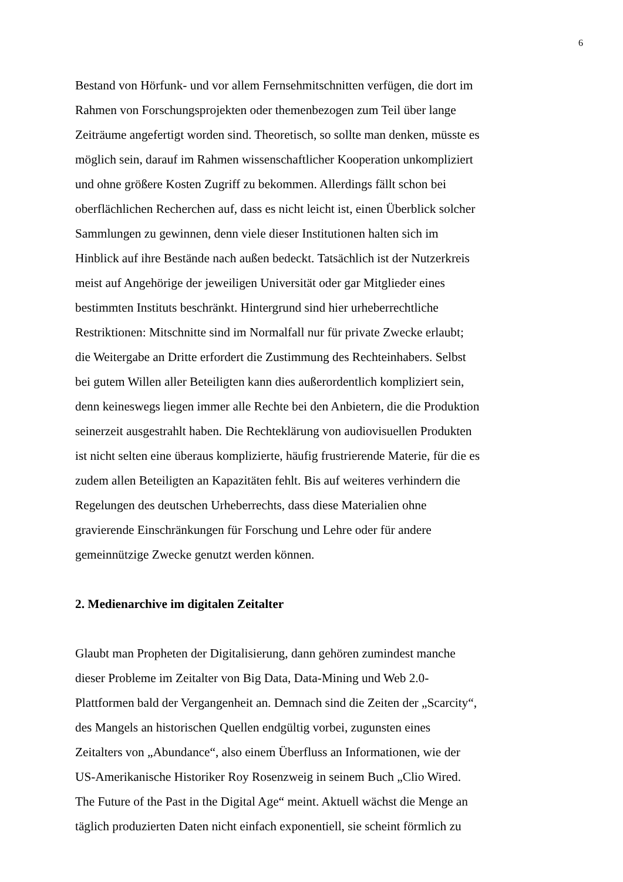6
Bestand von Hörfunk- und vor allem Fernsehmitschnitten verfügen, die dort im
Rahmen von Forschungsprojekten oder themenbezogen zum Teil über lange
Zeiträume angefertigt worden sind. Theoretisch, so sollte man denken, müsste es
möglich sein, darauf im Rahmen wissenschaftlicher Kooperation unkompliziert
und ohne größere Kosten Zugriff zu bekommen. Allerdings fällt schon bei
oberflächlichen Recherchen auf, dass es nicht leicht ist, einen Überblick solcher
Sammlungen zu gewinnen, denn viele dieser Institutionen halten sich im
Hinblick auf ihre Bestände nach außen bedeckt. Tatsächlich ist der Nutzerkreis
meist auf Angehörige der jeweiligen Universität oder gar Mitglieder eines
bestimmten Instituts beschränkt. Hintergrund sind hier urheberrechtliche
Restriktionen: Mitschnitte sind im Normalfall nur für private Zwecke erlaubt;
die Weitergabe an Dritte erfordert die Zustimmung des Rechteinhabers. Selbst
bei gutem Willen aller Beteiligten kann dies außerordentlich kompliziert sein,
denn keineswegs liegen immer alle Rechte bei den Anbietern, die die Produktion
seinerzeit ausgestrahlt haben. Die Rechteklärung von audiovisuellen Produkten
ist nicht selten eine überaus komplizierte, häufig frustrierende Materie, für die es
zudem allen Beteiligten an Kapazitäten fehlt. Bis auf weiteres verhindern die
Regelungen des deutschen Urheberrechts, dass diese Materialien ohne
gravierende Einschränkungen für Forschung und Lehre oder für andere
gemeinnützige Zwecke genutzt werden können.
2. Medienarchive im digitalen Zeitalter
Glaubt man Propheten der Digitalisierung, dann gehören zumindest manche
dieser Probleme im Zeitalter von Big Data, Data-Mining und Web 2.0-
Plattformen bald der Vergangenheit an. Demnach sind die Zeiten der „Scarcity“,
des Mangels an historischen Quellen endgültig vorbei, zugunsten eines
Zeitalters von „Abundance“, also einem Überfluss an Informationen, wie der
US-Amerikanische Historiker Roy Rosenzweig in seinem Buch „Clio Wired.
The Future of the Past in the Digital Age“ meint. Aktuell wächst die Menge an
täglich produzierten Daten nicht einfach exponentiell, sie scheint förmlich zu